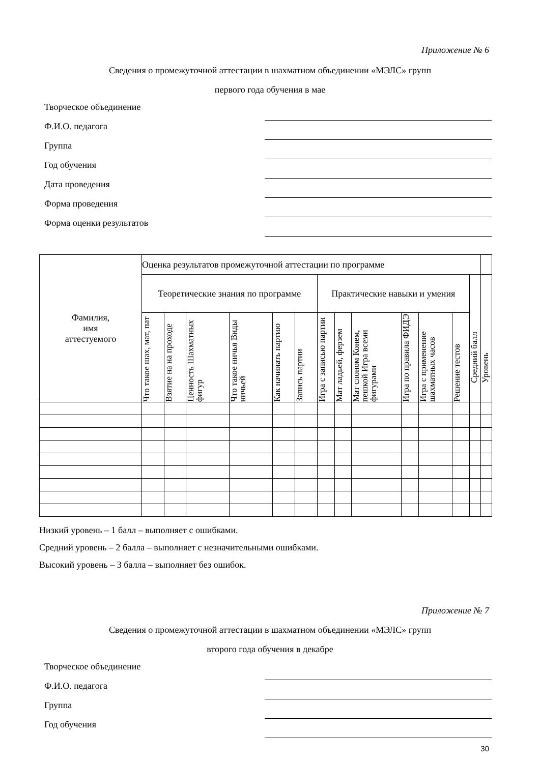Приложение № 6
Сведения о промежуточной аттестации в шахматном объединении «МЭЛС» групп
первого года обучения в мае
Творческое объединение
Ф.И.О. педагога
Группа
Год обучения
Дата проведения
Форма проведения
Форма оценки результатов
| Фамилия, имя аттестуемого | Оценка результатов промежуточной аттестации по программе | | | | | | | | | | | | | |
| --- | --- | --- | --- | --- | --- | --- | --- | --- | --- | --- | --- | --- | --- | --- |
| | Теоретические знания по программе | | | | | | Практические навыки и умения | | | | | | Средний балл | Уровень |
| | Что такое шах, мат, пат | Взятие на на проходе | Ценность Шахматных фигур | Что такое ничья Виды ничьей | Как начинать партию | Запись партии | Игра с записью партии | Мат ладьей, ферзем | Мат слоном Конем, пешкой Игра всеми фигурами | Игра по правила ФИДЭ | Игра с применение шахматных часов | Решение тестов | | |
Низкий уровень – 1 балл – выполняет с ошибками.
Средний уровень – 2 балла – выполняет с незначительными ошибками.
Высокий уровень – 3 балла – выполняет без ошибок.
Приложение № 7
Сведения о промежуточной аттестации в шахматном объединении «МЭЛС» групп
второго года обучения в декабре
Творческое объединение
Ф.И.О. педагога
Группа
Год обучения
30